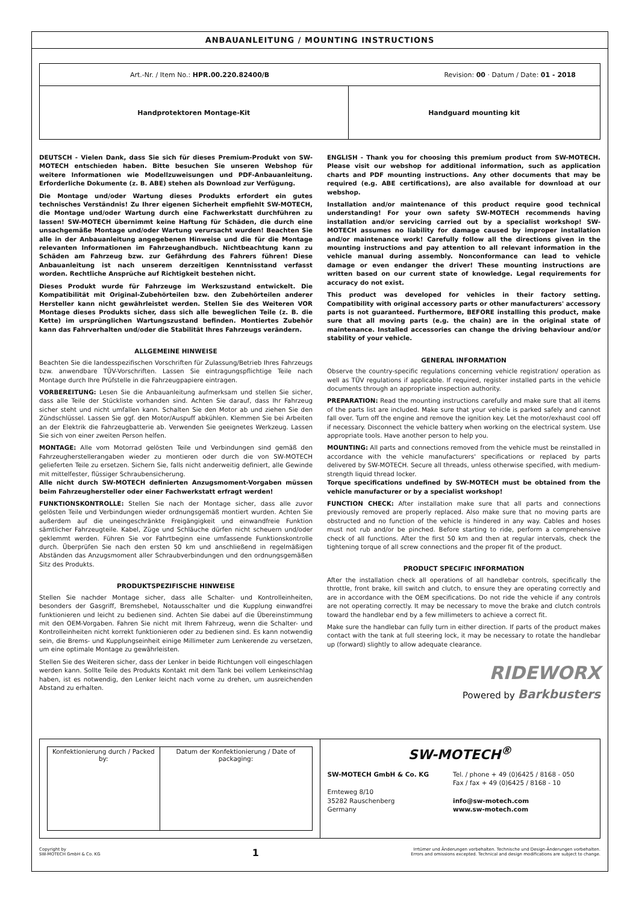ANBAUANLEITUNG / MOUNTING INSTRUCTIONS
| Art.-Nr. / Item No.: HPR.00.220.82400/B Revision: 00 · Datum / Date: 01 - 2018 | |
| Handprotektoren Montage-Kit | Handguard mounting kit |
DEUTSCH - Vielen Dank, dass Sie sich für dieses Premium-Produkt von SW-MOTECH entschieden haben. Bitte besuchen Sie unseren Webshop für weitere Informationen wie Modellzuweisungen und PDF-Anbauanleitung. Erforderliche Dokumente (z. B. ABE) stehen als Download zur Verfügung.
Die Montage und/oder Wartung dieses Produkts erfordert ein gutes technisches Verständnis! Zu Ihrer eigenen Sicherheit empfiehlt SW-MOTECH, die Montage und/oder Wartung durch eine Fachwerkstatt durchführen zu lassen! SW-MOTECH übernimmt keine Haftung für Schäden, die durch eine unsachgemäße Montage und/oder Wartung verursacht wurden! Beachten Sie alle in der Anbauanleitung angegebenen Hinweise und die für die Montage relevanten Informationen im Fahrzeughandbuch. Nichtbeachtung kann zu Schäden am Fahrzeug bzw. zur Gefährdung des Fahrers führen! Diese Anbauanleitung ist nach unserem derzeitigen Kenntnisstand verfasst worden. Rechtliche Ansprüche auf Richtigkeit bestehen nicht.
Dieses Produkt wurde für Fahrzeuge im Werkszustand entwickelt. Die Kompatibilität mit Original-Zubehörteilen bzw. den Zubehörteilen anderer Hersteller kann nicht gewährleistet werden. Stellen Sie des Weiteren VOR Montage dieses Produkts sicher, dass sich alle beweglichen Teile (z. B. die Kette) im ursprünglichen Wartungszustand befinden. Montiertes Zubehör kann das Fahrverhalten und/oder die Stabilität Ihres Fahrzeugs verändern.
ALLGEMEINE HINWEISE
Beachten Sie die landesspezifischen Vorschriften für Zulassung/Betrieb Ihres Fahrzeugs bzw. anwendbare TÜV-Vorschriften. Lassen Sie eintragungspflichtige Teile nach Montage durch Ihre Prüfstelle in die Fahrzeugpapiere eintragen.
VORBEREITUNG: Lesen Sie die Anbauanleitung aufmerksam und stellen Sie sicher, dass alle Teile der Stückliste vorhanden sind. Achten Sie darauf, dass Ihr Fahrzeug sicher steht und nicht umfallen kann. Schalten Sie den Motor ab und ziehen Sie den Zündschlüssel. Lassen Sie ggf. den Motor/Auspuff abkühlen. Klemmen Sie bei Arbeiten an der Elektrik die Fahrzeugbatterie ab. Verwenden Sie geeignetes Werkzeug. Lassen Sie sich von einer zweiten Person helfen.
MONTAGE: Alle vom Motorrad gelösten Teile und Verbindungen sind gemäß den Fahrzeugherstellerangaben wieder zu montieren oder durch die von SW-MOTECH gelieferten Teile zu ersetzen. Sichern Sie, falls nicht anderweitig definiert, alle Gewinde mit mittelfester, flüssiger Schraubensicherung.
Alle nicht durch SW-MOTECH definierten Anzugsmoment-Vorgaben müssen beim Fahrzeughersteller oder einer Fachwerkstatt erfragt werden!
FUNKTIONSKONTROLLE: Stellen Sie nach der Montage sicher, dass alle zuvor gelösten Teile und Verbindungen wieder ordnungsgemäß montiert wurden. Achten Sie außerdem auf die uneingeschränkte Freigängigkeit und einwandfreie Funktion sämtlicher Fahrzeugteile. Kabel, Züge und Schläuche dürfen nicht scheuern und/oder geklemmt werden. Führen Sie vor Fahrtbeginn eine umfassende Funktionskontrolle durch. Überprüfen Sie nach den ersten 50 km und anschließend in regelmäßigen Abständen das Anzugsmoment aller Schraubverbindungen und den ordnungsgemäßen Sitz des Produkts.
PRODUKTSPEZIFISCHE HINWEISE
Stellen Sie nachder Montage sicher, dass alle Schalter- und Kontrolleinheiten, besonders der Gasgriff, Bremshebel, Notausschalter und die Kupplung einwandfrei funktionieren und leicht zu bedienen sind. Achten Sie dabei auf die Übereinstimmung mit den OEM-Vorgaben. Fahren Sie nicht mit Ihrem Fahrzeug, wenn die Schalter- und Kontrolleinheiten nicht korrekt funktionieren oder zu bedienen sind. Es kann notwendig sein, die Brems- und Kupplungseinheit einige Millimeter zum Lenkerende zu versetzen, um eine optimale Montage zu gewährleisten.
Stellen Sie des Weiteren sicher, dass der Lenker in beide Richtungen voll eingeschlagen werden kann. Sollte Teile des Produkts Kontakt mit dem Tank bei vollem Lenkeinschlag haben, ist es notwendig, den Lenker leicht nach vorne zu drehen, um ausreichenden Abstand zu erhalten.
ENGLISH - Thank you for choosing this premium product from SW-MOTECH. Please visit our webshop for additional information, such as application charts and PDF mounting instructions. Any other documents that may be required (e.g. ABE certifications), are also available for download at our webshop.
Installation and/or maintenance of this product require good technical understanding! For your own safety SW-MOTECH recommends having installation and/or servicing carried out by a specialist workshop! SW-MOTECH assumes no liability for damage caused by improper installation and/or maintenance work! Carefully follow all the directions given in the mounting instructions and pay attention to all relevant information in the vehicle manual during assembly. Nonconformance can lead to vehicle damage or even endanger the driver! These mounting instructions are written based on our current state of knowledge. Legal requirements for accuracy do not exist.
This product was developed for vehicles in their factory setting. Compatibility with original accessory parts or other manufacturers' accessory parts is not guaranteed. Furthermore, BEFORE installing this product, make sure that all moving parts (e.g. the chain) are in the original state of maintenance. Installed accessories can change the driving behaviour and/or stability of your vehicle.
GENERAL INFORMATION
Observe the country-specific regulations concerning vehicle registration/ operation as well as TÜV regulations if applicable. If required, register installed parts in the vehicle documents through an appropriate inspection authority.
PREPARATION: Read the mounting instructions carefully and make sure that all items of the parts list are included. Make sure that your vehicle is parked safely and cannot fall over. Turn off the engine and remove the ignition key. Let the motor/exhaust cool off if necessary. Disconnect the vehicle battery when working on the electrical system. Use appropriate tools. Have another person to help you.
MOUNTING: All parts and connections removed from the vehicle must be reinstalled in accordance with the vehicle manufacturers' specifications or replaced by parts delivered by SW-MOTECH. Secure all threads, unless otherwise specified, with medium-strength liquid thread locker.
Torque specifications undefined by SW-MOTECH must be obtained from the vehicle manufacturer or by a specialist workshop!
FUNCTION CHECK: After installation make sure that all parts and connections previously removed are properly replaced. Also make sure that no moving parts are obstructed and no function of the vehicle is hindered in any way. Cables and hoses must not rub and/or be pinched. Before starting to ride, perform a comprehensive check of all functions. After the first 50 km and then at regular intervals, check the tightening torque of all screw connections and the proper fit of the product.
PRODUCT SPECIFIC INFORMATION
After the installation check all operations of all handlebar controls, specifically the throttle, front brake, kill switch and clutch, to ensure they are operating correctly and are in accordance with the OEM specifications. Do not ride the vehicle if any controls are not operating correctly. It may be necessary to move the brake and clutch controls toward the handlebar end by a few millimeters to achieve a correct fit.
Make sure the handlebar can fully turn in either direction. If parts of the product makes contact with the tank at full steering lock, it may be necessary to rotate the handlebar up (forward) slightly to allow adequate clearance.
RIDEWORX
Powered by Barkbusters
| / Konfektionierung durch / Packed by: / Datum der Konfektionierung / Date of packaging: / | SW-MOTECH<sup>®</sup> SW-MOTECH GmbH & Co. KG Ernteweg 8/10 35282 Rauschenberg Germany Tel. / phone + 49 (0)6425 / 8168 - 050 Fax / fax + 49 (0)6425 / 8168 - 10 info@sw-motech.com www.sw-motech.com |
Copyright by
SW-MOTECH GmbH & Co. KG
1
Irrtümer und Änderungen vorbehalten. Technische und Design-Änderungen vorbehalten.
Errors and omissions excepted. Technical and design modifications are subject to change.